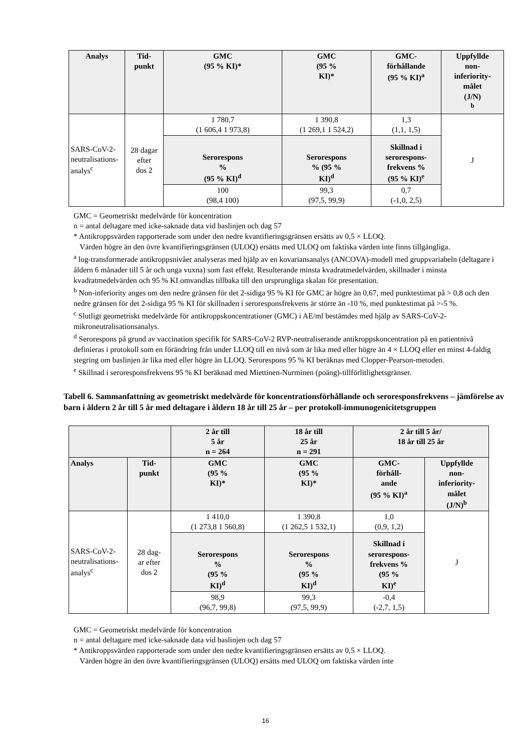| Analys | Tid- punkt | GMC (95 % KI)* | GMC (95 % KI)* | GMC- förhållande (95 % KI)<sup>a</sup> | Uppfyllde non- inferiority- målet (J/N) <sup>b</sup> |
| --- | --- | --- | --- | --- | --- |
| SARS-CoV-2- neutralisations- analys<sup>c</sup> | 28 dagar efter dos 2 | 1 780,7 (1 606,4 1 973,8) | 1 390,8 (1 269,1 1 524,2) | 1,3 (1,1, 1,5) | J |
| | | Serorespons % (95 % KI)<sup>d</sup> | Serorespons % (95 % KI)<sup>d</sup> | Skillnad i serorespons- frekvens % (95 % KI)<sup>e</sup> | |
| | | 100 (98,4 100) | 99,3 (97,5, 99,9) | 0,7 (-1,0, 2,5) | |
GMC = Geometriskt medelvärde för koncentration
n = antal deltagare med icke-saknade data vid baslinjen och dag 57
* Antikroppsvärden rapporterade som under den nedre kvantifieringsgränsen ersätts av 0,5 × LLOQ.
Värden högre än den övre kvantifieringsgränsen (ULOQ) ersätts med ULOQ om faktiska värden inte finns tillgängliga.
<sup>a</sup> log-transformerade antikroppsnivåer analyseras med hjälp av en kovariansanalys (ANCOVA)-modell med gruppvariabeln (deltagare i åldern 6 månader till 5 år och unga vuxna) som fast effekt. Resulterande minsta kvadratmedelvärden, skillnader i minsta kvadratmedelvärden och 95 % KI omvandlas tillbaka till den ursprungliga skalan för presentation.
<sup>b</sup> Non-inferiority anges om den nedre gränsen för det 2-sidiga 95 % KI för GMC är högre än 0,67, med punktestimat på > 0,8 och den nedre gränsen för det 2-sidiga 95 % KI för skillnaden i seroresponsfrekvens är större än -10 %, med punktestimat på >-5 %.
<sup>c</sup> Slutligt geometriskt medelvärde för antikroppskoncentrationer (GMC) i AE/ml bestämdes med hjälp av SARS-CoV-2-mikroneutralisationsanalys.
<sup>d</sup> Serorespons på grund av vaccination specifik för SARS-CoV-2 RVP-neutraliserande antikroppskoncentration på en patientnivå definieras i protokoll som en förändring från under LLOQ till en nivå som är lika med eller högre än 4 × LLOQ eller en minst 4-faldig stegring om baslinjen är lika med eller högre än LLOQ. Serorespons 95 % KI beräknas med Clopper-Pearson-metoden.
<sup>e</sup> Skillnad i seroresponsfrekvens 95 % KI beräknad med Miettinen-Nurminen (poäng)-tillförlitlighetsgränser.
Tabell 6. Sammanfattning av geometriskt medelvärde för koncentrationsförhållande och seroresponsfrekvens – jämförelse av barn i åldern 2 år till 5 år med deltagare i åldern 18 år till 25 år – per protokoll-immunogenicitetsgruppen
| | | 2 år till 5 år n = 264 | 18 år till 25 år n = 291 | 2 år till 5 år/ 18 år till 25 år | |
| Analys | Tid- punkt | GMC (95 % KI)* | GMC (95 % KI)* | GMC- förhåll- ande (95 % KI)<sup>a</sup> | Uppfyllde non- inferiority- målet (J/N)<sup>b</sup> |
| SARS-CoV-2- neutralisations- analys<sup>c</sup> | 28 dag- ar efter dos 2 | 1 410,0 (1 273,8 1 560,8) | 1 390,8 (1 262,5 1 532,1) | 1,0 (0,9, 1,2) | J |
| | | Serorespons % (95 % KI)<sup>d</sup> | Serorespons % (95 % KI)<sup>d</sup> | Skillnad i serorespons- frekvens % (95 % KI)<sup>e</sup> | |
| | | 98,9 (96,7, 99,8) | 99,3 (97,5, 99,9) | -0,4 (-2,7, 1,5) | |
GMC = Geometriskt medelvärde för koncentration
n = antal deltagare med icke-saknade data vid baslinjen och dag 57
* Antikroppsvärden rapporterade som under den nedre kvantifieringsgränsen ersätts av 0,5 × LLOQ.
Värden högre än den övre kvantifieringsgränsen (ULOQ) ersätts med ULOQ om faktiska värden inte
16